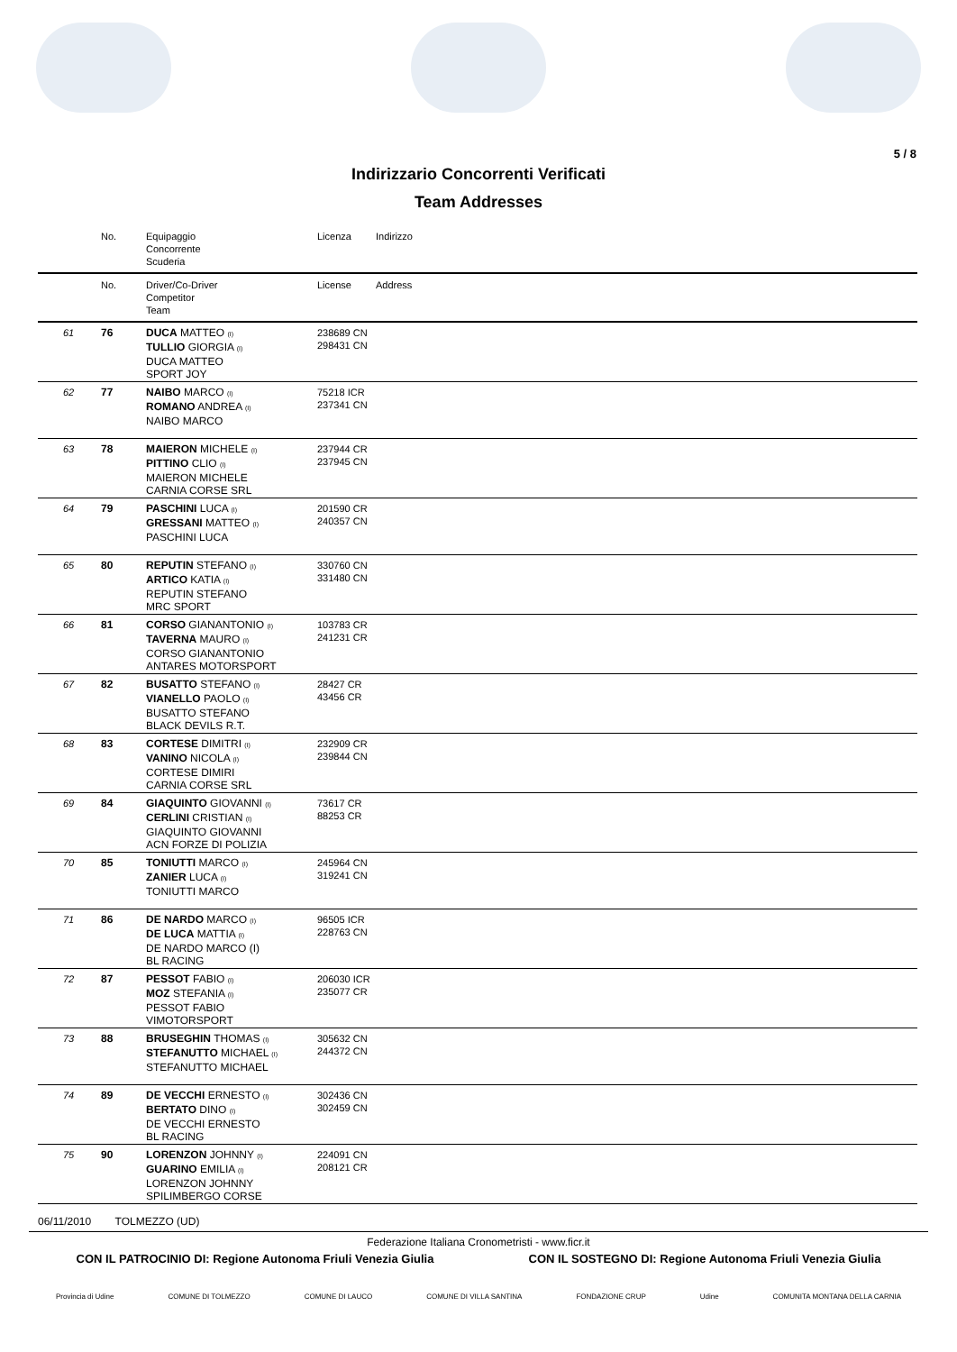Indirizzario Concorrenti Verificati
5 / 8
Team Addresses
| | No. | Equipaggio Concorrente Scuderia | Licenza | Indirizzo |
| | No. | Driver/Co-Driver Competitor Team | License | Address |
| 61 | 76 | DUCA MATTEO (I) TULLIO GIORGIA (I) DUCA MATTEO SPORT JOY | 238689 CN 298431 CN | |
| 62 | 77 | NAIBO MARCO (I) ROMANO ANDREA (I) NAIBO MARCO | 75218 ICR 237341 CN | |
| 63 | 78 | MAIERON MICHELE (I) PITTINO CLIO (I) MAIERON MICHELE CARNIA CORSE SRL | 237944 CR 237945 CN | |
| 64 | 79 | PASCHINI LUCA (I) GRESSANI MATTEO (I) PASCHINI LUCA | 201590 CR 240357 CN | |
| 65 | 80 | REPUTIN STEFANO (I) ARTICO KATIA (I) REPUTIN STEFANO MRC SPORT | 330760 CN 331480 CN | |
| 66 | 81 | CORSO GIANANTONIO (I) TAVERNA MAURO (I) CORSO GIANANTONIO ANTARES MOTORSPORT | 103783 CR 241231 CR | |
| 67 | 82 | BUSATTO STEFANO (I) VIANELLO PAOLO (I) BUSATTO STEFANO BLACK DEVILS R.T. | 28427 CR 43456 CR | |
| 68 | 83 | CORTESE DIMITRI (I) VANINO NICOLA (I) CORTESE DIMIRI CARNIA CORSE SRL | 232909 CR 239844 CN | |
| 69 | 84 | GIAQUINTO GIOVANNI (I) CERLINI CRISTIAN (I) GIAQUINTO GIOVANNI ACN FORZE DI POLIZIA | 73617 CR 88253 CR | |
| 70 | 85 | TONIUTTI MARCO (I) ZANIER LUCA (I) TONIUTTI MARCO | 245964 CN 319241 CN | |
| 71 | 86 | DE NARDO MARCO (I) DE LUCA MATTIA (I) DE NARDO MARCO (I) BL RACING | 96505 ICR 228763 CN | |
| 72 | 87 | PESSOT FABIO (I) MOZ STEFANIA (I) PESSOT FABIO VIMOTORSPORT | 206030 ICR 235077 CR | |
| 73 | 88 | BRUSEGHIN THOMAS (I) STEFANUTTO MICHAEL (I) STEFANUTTO MICHAEL | 305632 CN 244372 CN | |
| 74 | 89 | DE VECCHI ERNESTO (I) BERTATO DINO (I) DE VECCHI ERNESTO BL RACING | 302436 CN 302459 CN | |
| 75 | 90 | LORENZON JOHNNY (I) GUARINO EMILIA (I) LORENZON JOHNNY SPILIMBERGO CORSE | 224091 CN 208121 CR | |
06/11/2010 TOLMEZZO (UD)
Federazione Italiana Cronometristi - www.ficr.it
CON IL PATROCINIO DI: Regione Autonoma Friuli Venezia Giulia CON IL SOSTEGNO DI: Regione Autonoma Friuli Venezia Giulia
Provincia di Udine COMUNE DI TOLMEZZO COMUNE DI LAUCO COMUNE DI VILLA SANTINA FONDAZIONE CRUP Udine COMUNITA MONTANA DELLA CARNIA